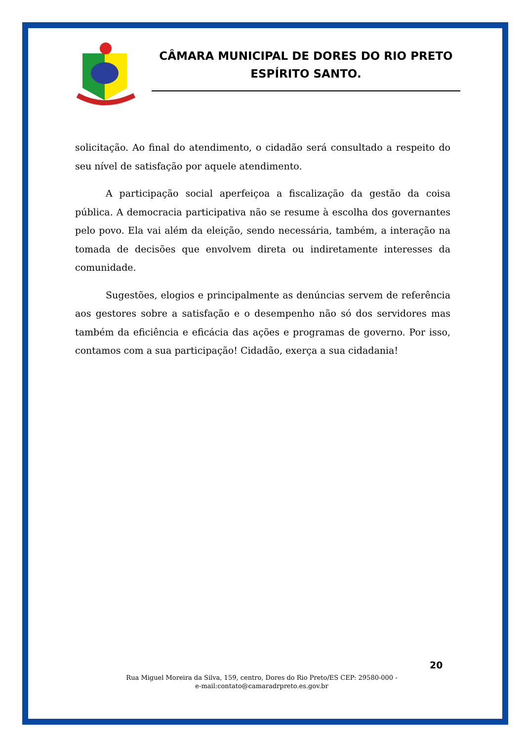CÂMARA MUNICIPAL DE DORES DO RIO PRETO
ESPÍRITO SANTO.
solicitação. Ao final do atendimento, o cidadão será consultado a respeito do seu nível de satisfação por aquele atendimento.
A participação social aperfeiçoa a fiscalização da gestão da coisa pública. A democracia participativa não se resume à escolha dos governantes pelo povo. Ela vai além da eleição, sendo necessária, também, a interação na tomada de decisões que envolvem direta ou indiretamente interesses da comunidade.
Sugestões, elogios e principalmente as denúncias servem de referência aos gestores sobre a satisfação e o desempenho não só dos servidores mas também da eficiência e eficácia das ações e programas de governo. Por isso, contamos com a sua participação! Cidadão, exerça a sua cidadania!
20
Rua Miguel Moreira da Silva, 159, centro, Dores do Rio Preto/ES CEP: 29580-000 -
e-mail:contato@camaradrpreto.es.gov.br